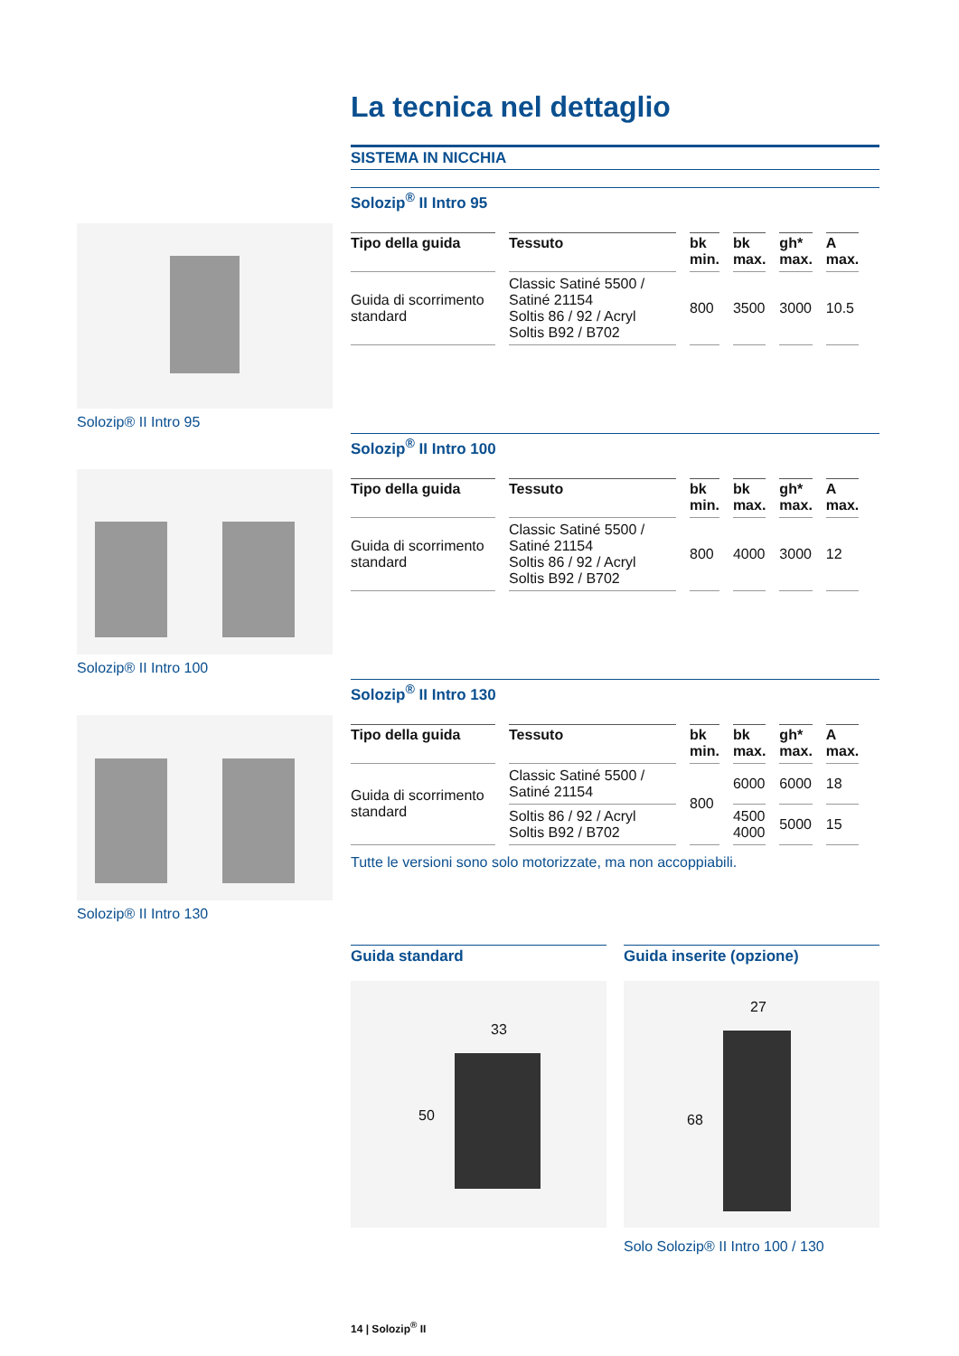La tecnica nel dettaglio
SISTEMA IN NICCHIA
Solozip® II Intro 95
Solozip® II Intro 100
Solozip® II Intro 130
Solozip<sup>®</sup> II Intro 95
| Tipo della guida | Tessuto | bk min. | bk max. | gh* max. | A max. |
| --- | --- | --- | --- | --- | --- |
| Guida di scorrimento standard | Classic Satiné 5500 / Satiné 21154 Soltis 86 / 92 / Acryl Soltis B92 / B702 | 800 | 3500 | 3000 | 10.5 |
Solozip<sup>®</sup> II Intro 100
| Tipo della guida | Tessuto | bk min. | bk max. | gh* max. | A max. |
| --- | --- | --- | --- | --- | --- |
| Guida di scorrimento standard | Classic Satiné 5500 / Satiné 21154 Soltis 86 / 92 / Acryl Soltis B92 / B702 | 800 | 4000 | 3000 | 12 |
Solozip<sup>®</sup> II Intro 130
| Tipo della guida | Tessuto | bk min. | bk max. | gh* max. | A max. |
| --- | --- | --- | --- | --- | --- |
| Guida di scorrimento standard | Classic Satiné 5500 / Satiné 21154 | 800 | 6000 | 6000 | 18 |
| | Soltis 86 / 92 / Acryl Soltis B92 / B702 | | 4500 4000 | 5000 | 15 |
Tutte le versioni sono solo motorizzate, ma non accoppiabili.
Guida standard Guida inserite (opzione)
33
50
27
68
Solo Solozip® II Intro 100 / 130
14 | Solozip<sup>®</sup> II